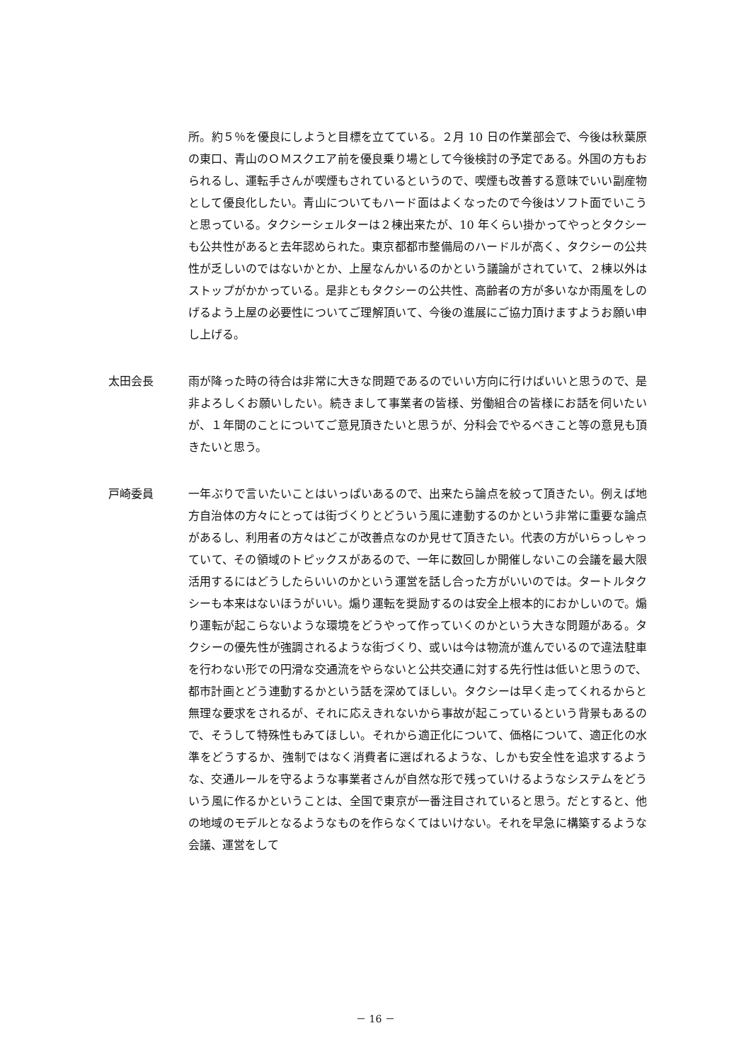所。約５％を優良にしようと目標を立てている。２月 10 日の作業部会で、今後は秋葉原の東口、青山のＯＭスクエア前を優良乗り場として今後検討の予定である。外国の方もおられるし、運転手さんが喫煙もされているというので、喫煙も改善する意味でいい副産物として優良化したい。青山についてもハード面はよくなったので今後はソフト面でいこうと思っている。タクシーシェルターは２棟出来たが、10 年くらい掛かってやっとタクシーも公共性があると去年認められた。東京都都市整備局のハードルが高く、タクシーの公共性が乏しいのではないかとか、上屋なんかいるのかという議論がされていて、２棟以外はストップがかかっている。是非ともタクシーの公共性、高齢者の方が多いなか雨風をしのげるよう上屋の必要性についてご理解頂いて、今後の進展にご協力頂けますようお願い申し上げる。
太田会長 雨が降った時の待合は非常に大きな問題であるのでいい方向に行けばいいと思うので、是非よろしくお願いしたい。続きまして事業者の皆様、労働組合の皆様にお話を伺いたいが、１年間のことについてご意見頂きたいと思うが、分科会でやるべきこと等の意見も頂きたいと思う。
戸崎委員 一年ぶりで言いたいことはいっぱいあるので、出来たら論点を絞って頂きたい。例えば地方自治体の方々にとっては街づくりとどういう風に連動するのかという非常に重要な論点があるし、利用者の方々はどこが改善点なのか見せて頂きたい。代表の方がいらっしゃっていて、その領域のトピックスがあるので、一年に数回しか開催しないこの会議を最大限活用するにはどうしたらいいのかという運営を話し合った方がいいのでは。タートルタクシーも本来はないほうがいい。煽り運転を奨励するのは安全上根本的におかしいので。煽り運転が起こらないような環境をどうやって作っていくのかという大きな問題がある。タクシーの優先性が強調されるような街づくり、或いは今は物流が進んでいるので違法駐車を行わない形での円滑な交通流をやらないと公共交通に対する先行性は低いと思うので、都市計画とどう連動するかという話を深めてほしい。タクシーは早く走ってくれるからと無理な要求をされるが、それに応えきれないから事故が起こっているという背景もあるので、そうして特殊性もみてほしい。それから適正化について、価格について、適正化の水準をどうするか、強制ではなく消費者に選ばれるような、しかも安全性を追求するような、交通ルールを守るような事業者さんが自然な形で残っていけるようなシステムをどういう風に作るかということは、全国で東京が一番注目されていると思う。だとすると、他の地域のモデルとなるようなものを作らなくてはいけない。それを早急に構築するような会議、運営をして
－ 16 －